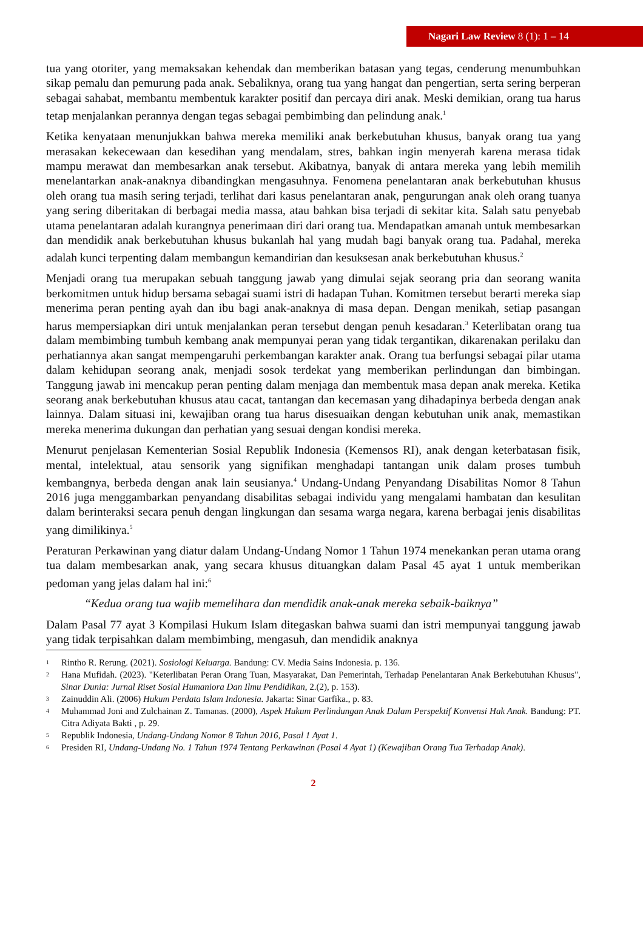Nagari Law Review 8 (1): 1 – 14
tua yang otoriter, yang memaksakan kehendak dan memberikan batasan yang tegas, cenderung menumbuhkan sikap pemalu dan pemurung pada anak. Sebaliknya, orang tua yang hangat dan pengertian, serta sering berperan sebagai sahabat, membantu membentuk karakter positif dan percaya diri anak. Meski demikian, orang tua harus tetap menjalankan perannya dengan tegas sebagai pembimbing dan pelindung anak.<sup>1</sup>
Ketika kenyataan menunjukkan bahwa mereka memiliki anak berkebutuhan khusus, banyak orang tua yang merasakan kekecewaan dan kesedihan yang mendalam, stres, bahkan ingin menyerah karena merasa tidak mampu merawat dan membesarkan anak tersebut. Akibatnya, banyak di antara mereka yang lebih memilih menelantarkan anak-anaknya dibandingkan mengasuhnya. Fenomena penelantaran anak berkebutuhan khusus oleh orang tua masih sering terjadi, terlihat dari kasus penelantaran anak, pengurungan anak oleh orang tuanya yang sering diberitakan di berbagai media massa, atau bahkan bisa terjadi di sekitar kita. Salah satu penyebab utama penelantaran adalah kurangnya penerimaan diri dari orang tua. Mendapatkan amanah untuk membesarkan dan mendidik anak berkebutuhan khusus bukanlah hal yang mudah bagi banyak orang tua. Padahal, mereka adalah kunci terpenting dalam membangun kemandirian dan kesuksesan anak berkebutuhan khusus.<sup>2</sup>
Menjadi orang tua merupakan sebuah tanggung jawab yang dimulai sejak seorang pria dan seorang wanita berkomitmen untuk hidup bersama sebagai suami istri di hadapan Tuhan. Komitmen tersebut berarti mereka siap menerima peran penting ayah dan ibu bagi anak-anaknya di masa depan. Dengan menikah, setiap pasangan harus mempersiapkan diri untuk menjalankan peran tersebut dengan penuh kesadaran.<sup>3</sup> Keterlibatan orang tua dalam membimbing tumbuh kembang anak mempunyai peran yang tidak tergantikan, dikarenakan perilaku dan perhatiannya akan sangat mempengaruhi perkembangan karakter anak. Orang tua berfungsi sebagai pilar utama dalam kehidupan seorang anak, menjadi sosok terdekat yang memberikan perlindungan dan bimbingan. Tanggung jawab ini mencakup peran penting dalam menjaga dan membentuk masa depan anak mereka. Ketika seorang anak berkebutuhan khusus atau cacat, tantangan dan kecemasan yang dihadapinya berbeda dengan anak lainnya. Dalam situasi ini, kewajiban orang tua harus disesuaikan dengan kebutuhan unik anak, memastikan mereka menerima dukungan dan perhatian yang sesuai dengan kondisi mereka.
Menurut penjelasan Kementerian Sosial Republik Indonesia (Kemensos RI), anak dengan keterbatasan fisik, mental, intelektual, atau sensorik yang signifikan menghadapi tantangan unik dalam proses tumbuh kembangnya, berbeda dengan anak lain seusianya.<sup>4</sup> Undang-Undang Penyandang Disabilitas Nomor 8 Tahun 2016 juga menggambarkan penyandang disabilitas sebagai individu yang mengalami hambatan dan kesulitan dalam berinteraksi secara penuh dengan lingkungan dan sesama warga negara, karena berbagai jenis disabilitas yang dimilikinya.<sup>5</sup>
Peraturan Perkawinan yang diatur dalam Undang-Undang Nomor 1 Tahun 1974 menekankan peran utama orang tua dalam membesarkan anak, yang secara khusus dituangkan dalam Pasal 45 ayat 1 untuk memberikan pedoman yang jelas dalam hal ini:<sup>6</sup>
“Kedua orang tua wajib memelihara dan mendidik anak-anak mereka sebaik-baiknya”
Dalam Pasal 77 ayat 3 Kompilasi Hukum Islam ditegaskan bahwa suami dan istri mempunyai tanggung jawab yang tidak terpisahkan dalam membimbing, mengasuh, dan mendidik anaknya
1
Rintho R. Rerung. (2021). Sosiologi Keluarga. Bandung: CV. Media Sains Indonesia. p. 136.
2
Hana Mufidah. (2023). "Keterlibatan Peran Orang Tuan, Masyarakat, Dan Pemerintah, Terhadap Penelantaran Anak Berkebutuhan Khusus", Sinar Dunia: Jurnal Riset Sosial Humaniora Dan Ilmu Pendidikan, 2.(2), p. 153).
3
Zainuddin Ali. (2006) Hukum Perdata Islam Indonesia. Jakarta: Sinar Garfika., p. 83.
4
Muhammad Joni and Zulchainan Z. Tamanas. (2000), Aspek Hukum Perlindungan Anak Dalam Perspektif Konvensi Hak Anak. Bandung: PT. Citra Adiyata Bakti , p. 29.
5
Republik Indonesia, Undang-Undang Nomor 8 Tahun 2016, Pasal 1 Ayat 1.
6
Presiden RI, Undang-Undang No. 1 Tahun 1974 Tentang Perkawinan (Pasal 4 Ayat 1) (Kewajiban Orang Tua Terhadap Anak).
2